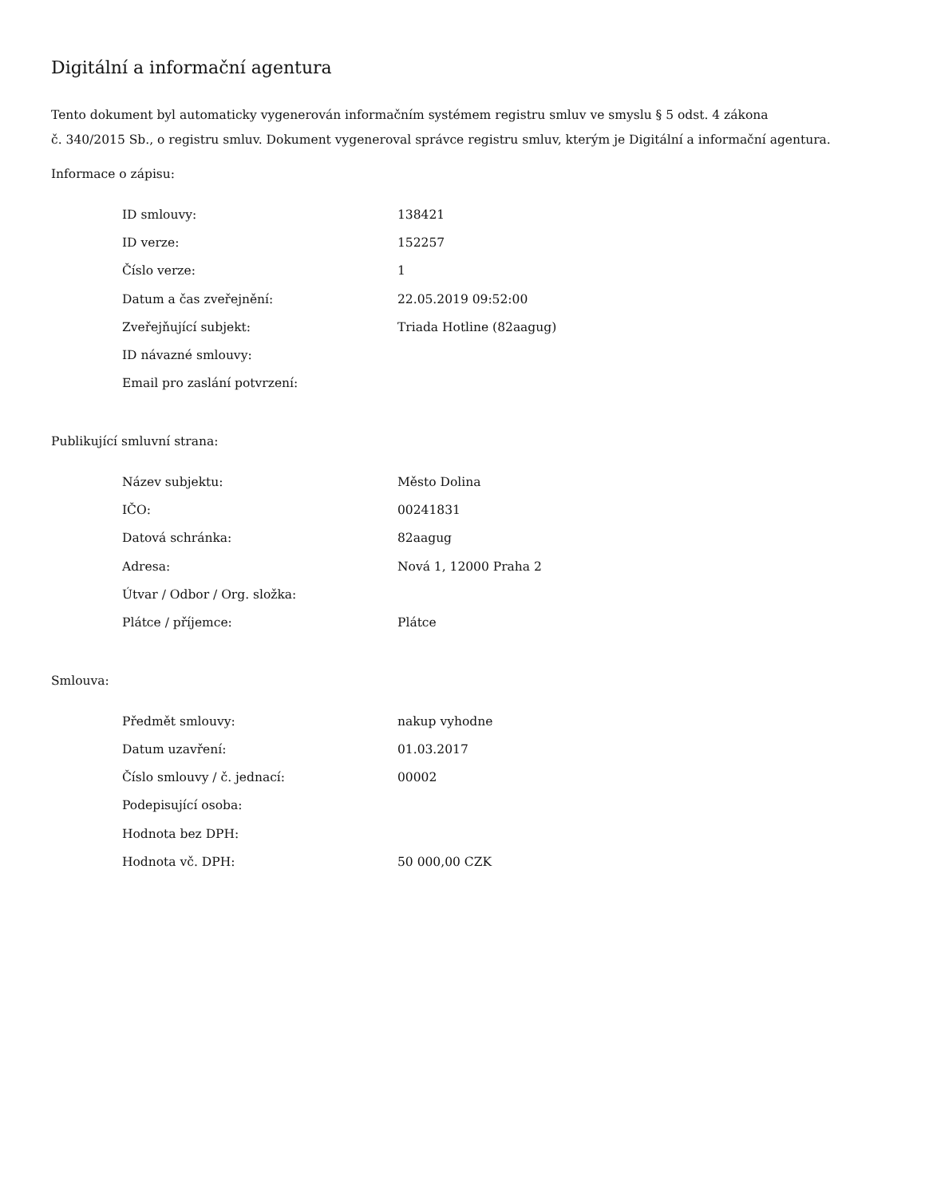Digitální a informační agentura
Tento dokument byl automaticky vygenerován informačním systémem registru smluv ve smyslu § 5 odst. 4 zákona
č. 340/2015 Sb., o registru smluv. Dokument vygeneroval správce registru smluv, kterým je Digitální a informační agentura.
Informace o zápisu:
| ID smlouvy: | 138421 |
| ID verze: | 152257 |
| Číslo verze: | 1 |
| Datum a čas zveřejnění: | 22.05.2019 09:52:00 |
| Zveřejňující subjekt: | Triada Hotline (82aagug) |
| ID návazné smlouvy: | |
| Email pro zaslání potvrzení: | |
Publikující smluvní strana:
| Název subjektu: | Město Dolina |
| IČO: | 00241831 |
| Datová schránka: | 82aagug |
| Adresa: | Nová 1, 12000 Praha 2 |
| Útvar / Odbor / Org. složka: | |
| Plátce / příjemce: | Plátce |
Smlouva:
| Předmět smlouvy: | nakup vyhodne |
| Datum uzavření: | 01.03.2017 |
| Číslo smlouvy / č. jednací: | 00002 |
| Podepisující osoba: | |
| Hodnota bez DPH: | |
| Hodnota vč. DPH: | 50 000,00 CZK |